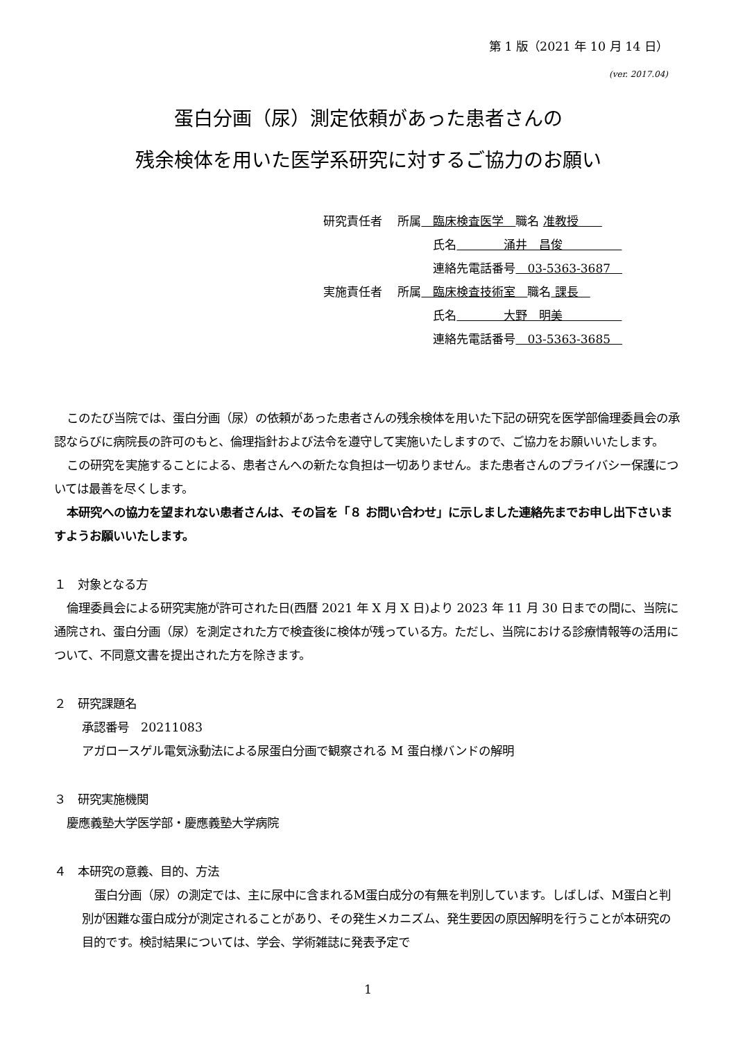第 1 版（2021 年 10 月 14 日）
(ver. 2017.04)
蛋白分画（尿）測定依頼があった患者さんの
残余検体を用いた医学系研究に対するご協力のお願い
研究責任者　 所属　臨床検査医学　職名 准教授　　
　　　　　　　　　 氏名　　　　涌井　昌俊　　　　　
　　　　　　　　　 連絡先電話番号　03-5363-3687　
実施責任者　 所属　臨床検査技術室　職名 課長　
　　　　　　　　　 氏名　　　　大野　明美　　　　　
　　　　　　　　　 連絡先電話番号　03-5363-3685　
このたび当院では、蛋白分画（尿）の依頼があった患者さんの残余検体を用いた下記の研究を医学部倫理委員会の承認ならびに病院長の許可のもと、倫理指針および法令を遵守して実施いたしますので、ご協力をお願いいたします。
この研究を実施することによる、患者さんへの新たな負担は一切ありません。また患者さんのプライバシー保護については最善を尽くします。
本研究への協力を望まれない患者さんは、その旨を「８ お問い合わせ」に示しました連絡先までお申し出下さいますようお願いいたします。
１　対象となる方
倫理委員会による研究実施が許可された日(西暦 2021 年 X 月 X 日)より 2023 年 11 月 30 日までの間に、当院に通院され、蛋白分画（尿）を測定された方で検査後に検体が残っている方。ただし、当院における診療情報等の活用について、不同意文書を提出された方を除きます。
２　研究課題名
承認番号　20211083
アガロースゲル電気泳動法による尿蛋白分画で観察される M 蛋白様バンドの解明
３　研究実施機関
慶應義塾大学医学部・慶應義塾大学病院
４　本研究の意義、目的、方法
蛋白分画（尿）の測定では、主に尿中に含まれるM蛋白成分の有無を判別しています。しばしば、M蛋白と判別が困難な蛋白成分が測定されることがあり、その発生メカニズム、発生要因の原因解明を行うことが本研究の目的です。検討結果については、学会、学術雑誌に発表予定で
1